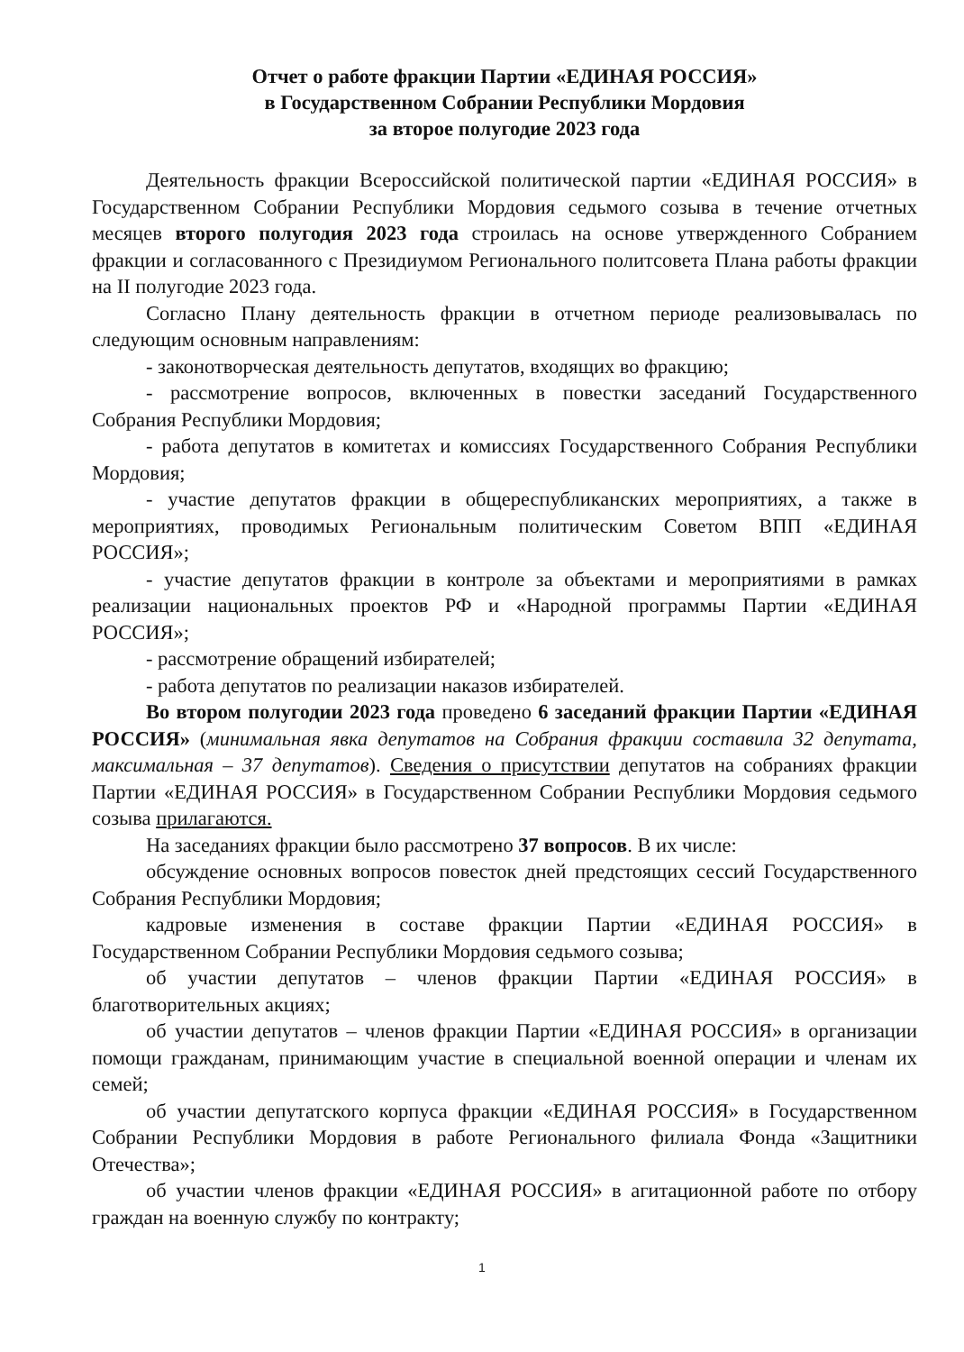Отчет о работе фракции Партии «ЕДИНАЯ РОССИЯ»
в Государственном Собрании Республики Мордовия
за второе полугодие 2023 года
Деятельность фракции Всероссийской политической партии «ЕДИНАЯ РОССИЯ» в Государственном Собрании Республики Мордовия седьмого созыва в течение отчетных месяцев второго полугодия 2023 года строилась на основе утвержденного Собранием фракции и согласованного с Президиумом Регионального политсовета Плана работы фракции на II полугодие 2023 года.
Согласно Плану деятельность фракции в отчетном периоде реализовывалась по следующим основным направлениям:
- законотворческая деятельность депутатов, входящих во фракцию;
- рассмотрение вопросов, включенных в повестки заседаний Государственного Собрания Республики Мордовия;
- работа депутатов в комитетах и комиссиях Государственного Собрания Республики Мордовия;
- участие депутатов фракции в общереспубликанских мероприятиях, а также в мероприятиях, проводимых Региональным политическим Советом ВПП «ЕДИНАЯ РОССИЯ»;
- участие депутатов фракции в контроле за объектами и мероприятиями в рамках реализации национальных проектов РФ и «Народной программы Партии «ЕДИНАЯ РОССИЯ»;
- рассмотрение обращений избирателей;
- работа депутатов по реализации наказов избирателей.
Во втором полугодии 2023 года проведено 6 заседаний фракции Партии «ЕДИНАЯ РОССИЯ» (минимальная явка депутатов на Собрания фракции составила 32 депутата, максимальная – 37 депутатов). Сведения о присутствии депутатов на собраниях фракции Партии «ЕДИНАЯ РОССИЯ» в Государственном Собрании Республики Мордовия седьмого созыва прилагаются.
На заседаниях фракции было рассмотрено 37 вопросов. В их числе:
обсуждение основных вопросов повесток дней предстоящих сессий Государственного Собрания Республики Мордовия;
кадровые изменения в составе фракции Партии «ЕДИНАЯ РОССИЯ» в Государственном Собрании Республики Мордовия седьмого созыва;
об участии депутатов – членов фракции Партии «ЕДИНАЯ РОССИЯ» в благотворительных акциях;
об участии депутатов – членов фракции Партии «ЕДИНАЯ РОССИЯ» в организации помощи гражданам, принимающим участие в специальной военной операции и членам их семей;
об участии депутатского корпуса фракции «ЕДИНАЯ РОССИЯ» в Государственном Собрании Республики Мордовия в работе Регионального филиала Фонда «Защитники Отечества»;
об участии членов фракции «ЕДИНАЯ РОССИЯ» в агитационной работе по отбору граждан на военную службу по контракту;
1